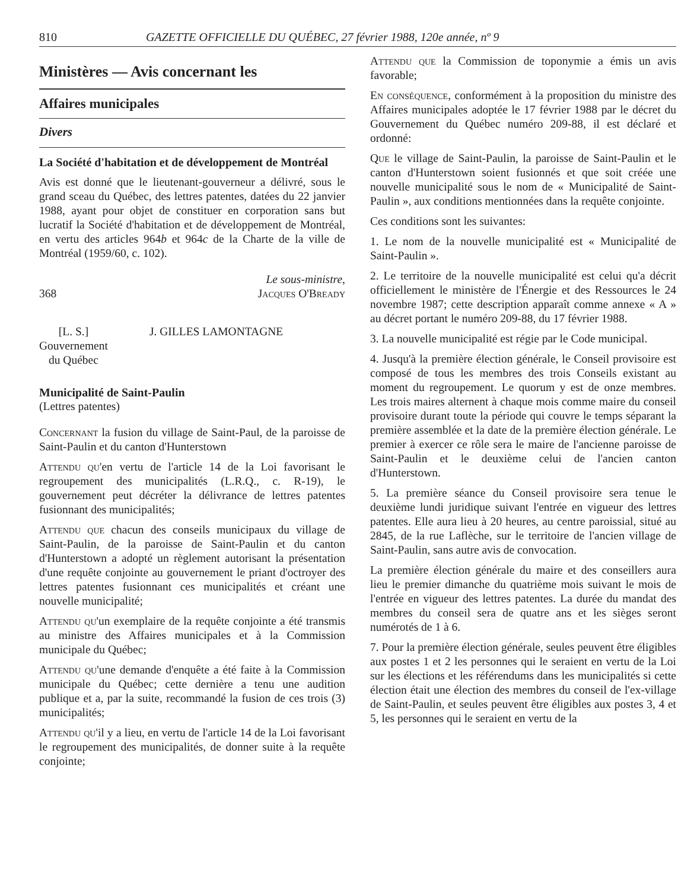810 GAZETTE OFFICIELLE DU QUÉBEC, 27 février 1988, 120e année, nº 9
Ministères — Avis concernant les
Affaires municipales
Divers
La Société d'habitation et de développement de Montréal
Avis est donné que le lieutenant-gouverneur a délivré, sous le grand sceau du Québec, des lettres patentes, datées du 22 janvier 1988, ayant pour objet de constituer en corporation sans but lucratif la Société d'habitation et de développement de Montréal, en vertu des articles 964b et 964c de la Charte de la ville de Montréal (1959/60, c. 102).
368 Le sous-ministre,
Jacques O'Bready
[L. S.]
Gouvernement
du Québec
J. GILLES LAMONTAGNE
Municipalité de Saint-Paulin
(Lettres patentes)
Concernant la fusion du village de Saint-Paul, de la paroisse de Saint-Paulin et du canton d'Hunterstown
Attendu qu'en vertu de l'article 14 de la Loi favorisant le regroupement des municipalités (L.R.Q., c. R-19), le gouvernement peut décréter la délivrance de lettres patentes fusionnant des municipalités;
Attendu que chacun des conseils municipaux du village de Saint-Paulin, de la paroisse de Saint-Paulin et du canton d'Hunterstown a adopté un règlement autorisant la présentation d'une requête conjointe au gouvernement le priant d'octroyer des lettres patentes fusionnant ces municipalités et créant une nouvelle municipalité;
Attendu qu'un exemplaire de la requête conjointe a été transmis au ministre des Affaires municipales et à la Commission municipale du Québec;
Attendu qu'une demande d'enquête a été faite à la Commission municipale du Québec; cette dernière a tenu une audition publique et a, par la suite, recommandé la fusion de ces trois (3) municipalités;
Attendu qu'il y a lieu, en vertu de l'article 14 de la Loi favorisant le regroupement des municipalités, de donner suite à la requête conjointe;
Attendu que la Commission de toponymie a émis un avis favorable;
En conséquence, conformément à la proposition du ministre des Affaires municipales adoptée le 17 février 1988 par le décret du Gouvernement du Québec numéro 209-88, il est déclaré et ordonné:
Que le village de Saint-Paulin, la paroisse de Saint-Paulin et le canton d'Hunterstown soient fusionnés et que soit créée une nouvelle municipalité sous le nom de « Municipalité de Saint-Paulin », aux conditions mentionnées dans la requête conjointe.
Ces conditions sont les suivantes:
1. Le nom de la nouvelle municipalité est « Municipalité de Saint-Paulin ».
2. Le territoire de la nouvelle municipalité est celui qu'a décrit officiellement le ministère de l'Énergie et des Ressources le 24 novembre 1987; cette description apparaît comme annexe « A » au décret portant le numéro 209-88, du 17 février 1988.
3. La nouvelle municipalité est régie par le Code municipal.
4. Jusqu'à la première élection générale, le Conseil provisoire est composé de tous les membres des trois Conseils existant au moment du regroupement. Le quorum y est de onze membres. Les trois maires alternent à chaque mois comme maire du conseil provisoire durant toute la période qui couvre le temps séparant la première assemblée et la date de la première élection générale. Le premier à exercer ce rôle sera le maire de l'ancienne paroisse de Saint-Paulin et le deuxième celui de l'ancien canton d'Hunterstown.
5. La première séance du Conseil provisoire sera tenue le deuxième lundi juridique suivant l'entrée en vigueur des lettres patentes. Elle aura lieu à 20 heures, au centre paroissial, situé au 2845, de la rue Laflèche, sur le territoire de l'ancien village de Saint-Paulin, sans autre avis de convocation.
La première élection générale du maire et des conseillers aura lieu le premier dimanche du quatrième mois suivant le mois de l'entrée en vigueur des lettres patentes. La durée du mandat des membres du conseil sera de quatre ans et les sièges seront numérotés de 1 à 6.
7. Pour la première élection générale, seules peuvent être éligibles aux postes 1 et 2 les personnes qui le seraient en vertu de la Loi sur les élections et les référendums dans les municipalités si cette élection était une élection des membres du conseil de l'ex-village de Saint-Paulin, et seules peuvent être éligibles aux postes 3, 4 et 5, les personnes qui le seraient en vertu de la